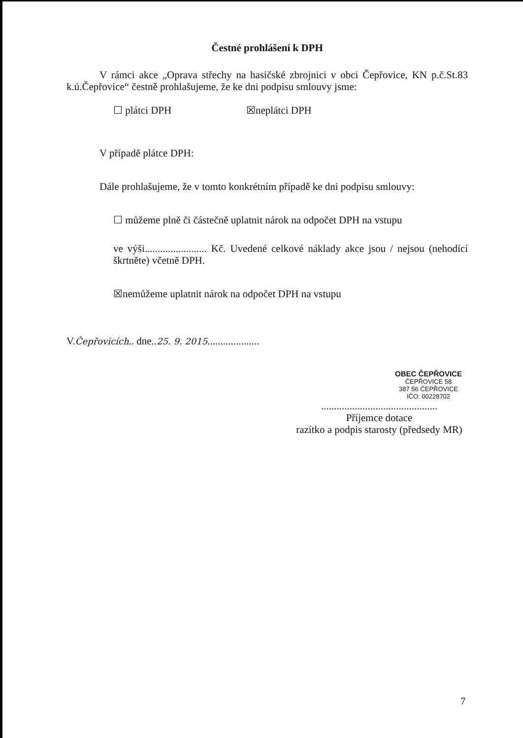Čestné prohlášení k DPH
V rámci akce „Oprava střechy na hasičské zbrojnici v obci Čepřovice, KN p.č.St.83 k.ú.Čepřovice“ čestně prohlašujeme, že ke dni podpisu smlouvy jsme:
☐ plátci DPH ☒neplátci DPH
V případě plátce DPH:
Dále prohlašujeme, že v tomto konkrétním případě ke dni podpisu smlouvy:
☐ můžeme plně či částečně uplatnit nárok na odpočet DPH na vstupu
ve výši........................ Kč. Uvedené celkové náklady akce jsou / nejsou (nehodící škrtněte) včetně DPH.
☒nemůžeme uplatnit nárok na odpočet DPH na vstupu
V.Čepřovicích.. dne..25. 9. 2015....................
OBEC ČEPŘOVICE
ČEPŘOVICE 58
387 56 ČEPŘOVICE
IČO: 00228702
.............................................
Příjemce dotace
razítko a podpis starosty (předsedy MR)
7